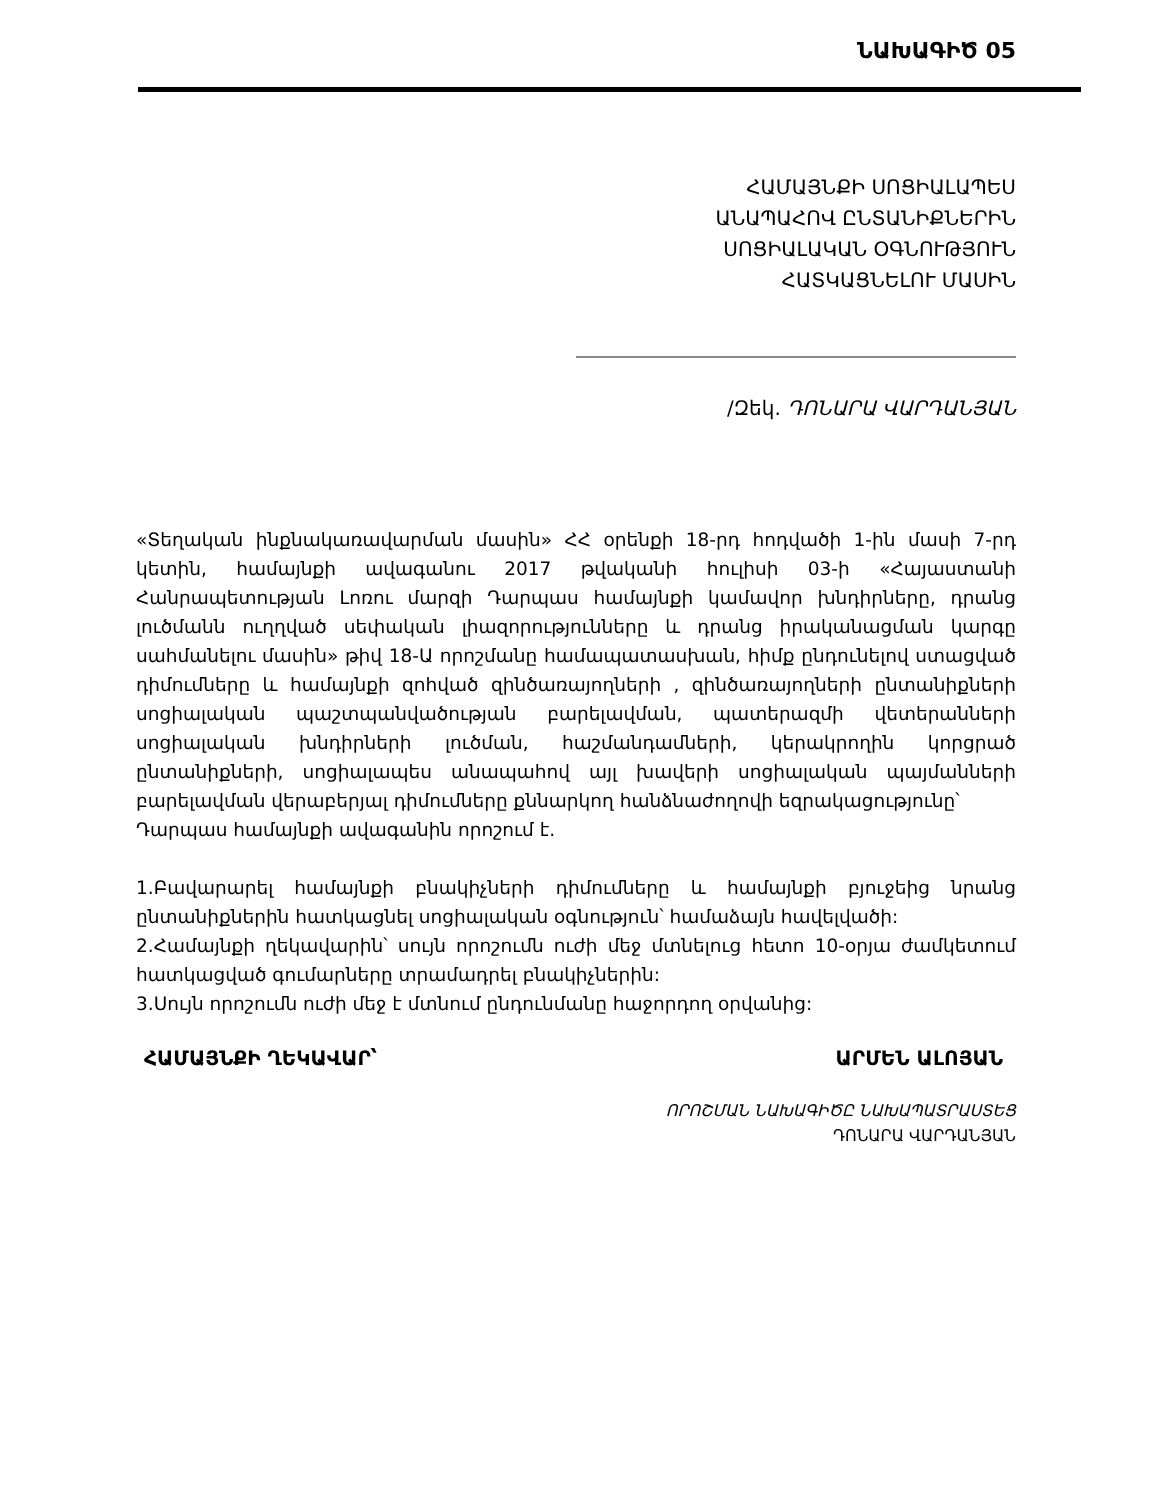ՆԱԽԱԳԻԾ 05
ՀԱՄԱՅՆՔԻ ՍՈՑԻԱԼԱՊԵՍ
ԱՆԱՊԱՀՈՎ ԸՆՏԱՆԻՔՆԵՐԻՆ
ՍՈՑԻԱԼԱԿԱՆ ՕԳՆՈՒԹՅՈՒՆ
ՀԱՏԿԱՑՆԵԼՈՒ ՄԱՍԻՆ
/Զեկ. ԴՈՆԱՐԱ ՎԱՐԴԱՆՅԱՆ
«Տեղական ինքնակառավարման մասին» ՀՀ օրենքի 18-րդ հոդվածի 1-ին մասի 7-րդ կետին, համայնքի ավագանու 2017 թվականի հուլիսի 03-ի «Հայաստանի Հանրապետության Լոռու մարզի Դարպաս համայնքի կամավոր խնդիրները, դրանց լուծմանն ուղղված սեփական լիազորությունները և դրանց իրականացման կարգը սահմանելու մասին» թիվ 18-Ա որոշմանը համապատասխան, հիմք ընդունելով ստացված դիմումները և համայնքի զոհված զինծառայողների , զինծառայողների ընտանիքների սոցիալական պաշտպանվածության բարելավման, պատերազմի վետերանների սոցիալական խնդիրների լուծման, հաշմանդամների, կերակրողին կորցրած ընտանիքների, սոցիալապես անապահով այլ խավերի սոցիալական պայմանների բարելավման վերաբերյալ դիմումները քննարկող հանձնաժողովի եզրակացությունը՝
Դարպաս համայնքի ավագանին որոշում է.
1.Բավարարել համայնքի բնակիչների դիմումները և համայնքի բյուջեից նրանց ընտանիքներին հատկացնել սոցիալական օգնություն՝ համաձայն հավելվածի:
2.Համայնքի ղեկավարին՝ սույն որոշումն ուժի մեջ մտնելուց հետո 10-օրյա ժամկետում հատկացված գումարները տրամադրել բնակիչներին:
3.Սույն որոշումն ուժի մեջ է մտնում ընդունմանը հաջորդող օրվանից:
ՀԱՄԱՅՆՔԻ ՂԵԿԱՎԱՐ՝ ԱՐՄԵՆ ԱԼՈՅԱՆ
ՈՐՈՇՄԱՆ ՆԱԽԱԳԻԾԸ ՆԱԽԱՊԱՏՐԱՍՏԵՑ
ԴՈՆԱՐԱ ՎԱՐԴԱՆՅԱՆ